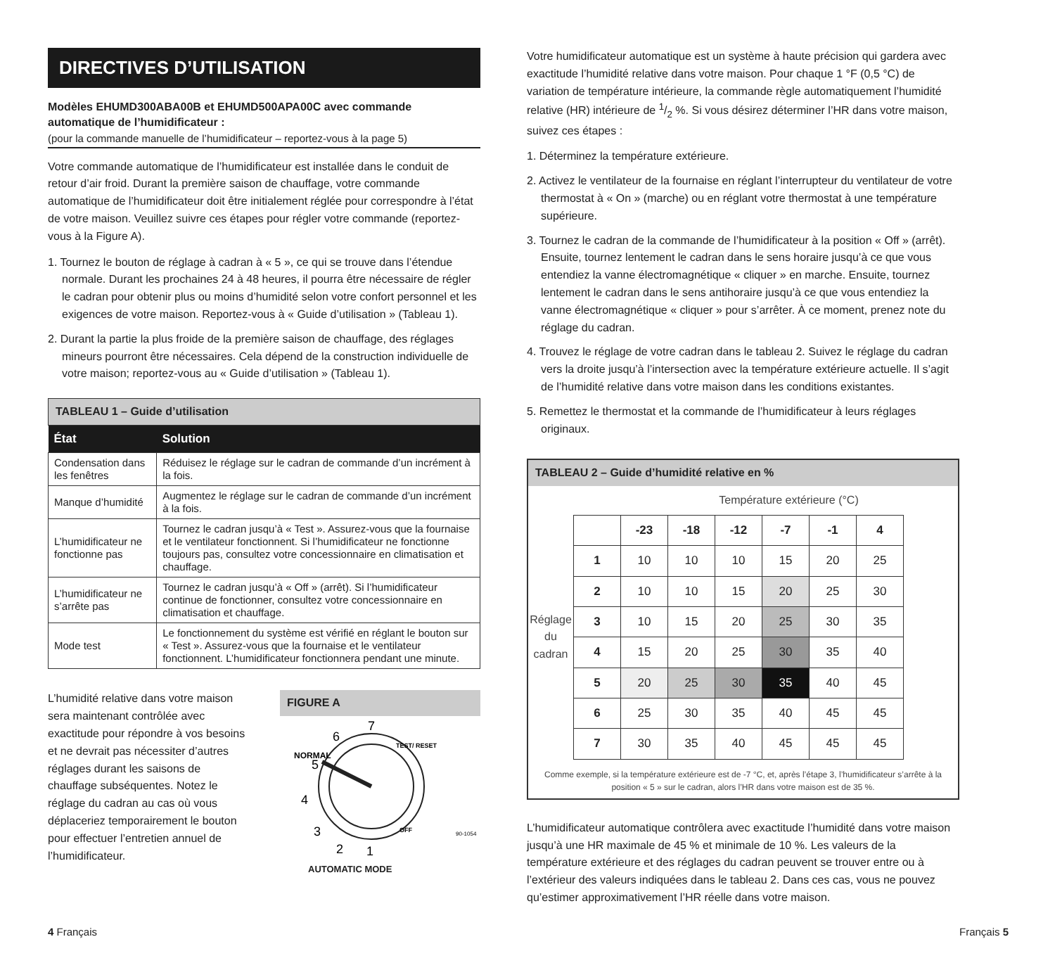DIRECTIVES D’UTILISATION
Modèles EHUMD300ABA00B et EHUMD500APA00C avec commande automatique de l’humidificateur :
(pour la commande manuelle de l’humidificateur – reportez-vous à la page 5)
Votre commande automatique de l’humidificateur est installée dans le conduit de retour d’air froid. Durant la première saison de chauffage, votre commande automatique de l’humidificateur doit être initialement réglée pour correspondre à l’état de votre maison. Veuillez suivre ces étapes pour régler votre commande (reportez-vous à la Figure A).
1. Tournez le bouton de réglage à cadran à « 5 », ce qui se trouve dans l’étendue normale. Durant les prochaines 24 à 48 heures, il pourra être nécessaire de régler le cadran pour obtenir plus ou moins d’humidité selon votre confort personnel et les exigences de votre maison. Reportez-vous à « Guide d’utilisation » (Tableau 1).
2. Durant la partie la plus froide de la première saison de chauffage, des réglages mineurs pourront être nécessaires. Cela dépend de la construction individuelle de votre maison; reportez-vous au « Guide d’utilisation » (Tableau 1).
TABLEAU 1 – Guide d’utilisation
| État | Solution |
| --- | --- |
| Condensation dans les fenêtres | Réduisez le réglage sur le cadran de commande d’un incrément à la fois. |
| Manque d’humidité | Augmentez le réglage sur le cadran de commande d’un incrément à la fois. |
| L’humidificateur ne fonctionne pas | Tournez le cadran jusqu’à « Test ». Assurez-vous que la fournaise et le ventilateur fonctionnent. Si l’humidificateur ne fonctionne toujours pas, consultez votre concessionnaire en climatisation et chauffage. |
| L’humidificateur ne s’arrête pas | Tournez le cadran jusqu’à « Off » (arrêt). Si l’humidificateur continue de fonctionner, consultez votre concessionnaire en climatisation et chauffage. |
| Mode test | Le fonctionnement du système est vérifié en réglant le bouton sur « Test ». Assurez-vous que la fournaise et le ventilateur fonctionnent. L’humidificateur fonctionnera pendant une minute. |
L’humidité relative dans votre maison sera maintenant contrôlée avec exactitude pour répondre à vos besoins et ne devrait pas nécessiter d’autres réglages durant les saisons de chauffage subséquentes. Notez le réglage du cadran au cas où vous déplaceriez temporairement le bouton pour effectuer l’entretien annuel de l’humidificateur.
FIGURE A
7
6
5
4
3
2
1
NORMAL
TEST/ RESET
OFF
90-1054
AUTOMATIC MODE
Votre humidificateur automatique est un système à haute précision qui gardera avec exactitude l’humidité relative dans votre maison. Pour chaque 1 °F (0,5 °C) de variation de température intérieure, la commande règle automatiquement l’humidité relative (HR) intérieure de 1/2 %. Si vous désirez déterminer l’HR dans votre maison, suivez ces étapes :
1. Déterminez la température extérieure.
2. Activez le ventilateur de la fournaise en réglant l’interrupteur du ventilateur de votre thermostat à « On » (marche) ou en réglant votre thermostat à une température supérieure.
3. Tournez le cadran de la commande de l’humidificateur à la position « Off » (arrêt). Ensuite, tournez lentement le cadran dans le sens horaire jusqu’à ce que vous entendiez la vanne électromagnétique « cliquer » en marche. Ensuite, tournez lentement le cadran dans le sens antihoraire jusqu’à ce que vous entendiez la vanne électromagnétique « cliquer » pour s’arrêter. À ce moment, prenez note du réglage du cadran.
4. Trouvez le réglage de votre cadran dans le tableau 2. Suivez le réglage du cadran vers la droite jusqu’à l’intersection avec la température extérieure actuelle. Il s’agit de l’humidité relative dans votre maison dans les conditions existantes.
5. Remettez le thermostat et la commande de l’humidificateur à leurs réglages originaux.
TABLEAU 2 – Guide d’humidité relative en %
Température extérieure (°C)
Réglage du cadran
| | -23 | -18 | -12 | -7 | -1 | 4 |
| --- | --- | --- | --- | --- | --- | --- |
| 1 | 10 | 10 | 10 | 15 | 20 | 25 |
| 2 | 10 | 10 | 15 | 20 | 25 | 30 |
| 3 | 10 | 15 | 20 | 25 | 30 | 35 |
| 4 | 15 | 20 | 25 | 30 | 35 | 40 |
| 5 | 20 | 25 | 30 | 35 | 40 | 45 |
| 6 | 25 | 30 | 35 | 40 | 45 | 45 |
| 7 | 30 | 35 | 40 | 45 | 45 | 45 |
Comme exemple, si la température extérieure est de -7 °C, et, après l’étape 3, l’humidificateur s’arrête à la position « 5 » sur le cadran, alors l’HR dans votre maison est de 35 %.
L’humidificateur automatique contrôlera avec exactitude l’humidité dans votre maison jusqu’à une HR maximale de 45 % et minimale de 10 %. Les valeurs de la température extérieure et des réglages du cadran peuvent se trouver entre ou à l’extérieur des valeurs indiquées dans le tableau 2. Dans ces cas, vous ne pouvez qu’estimer approximativement l’HR réelle dans votre maison.
4 Français Français 5